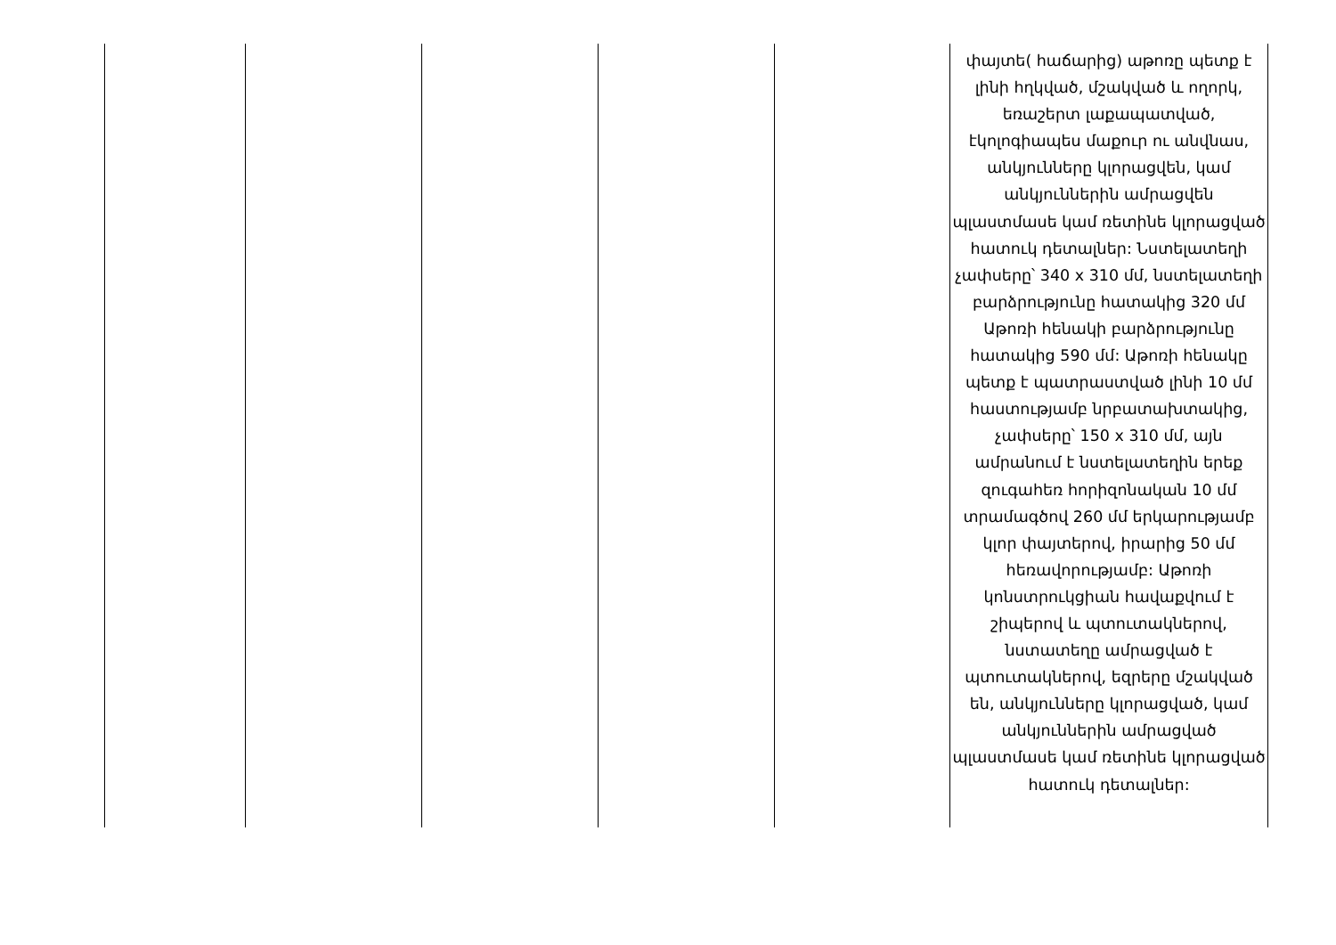| | | | | | փայտե( հաճարից) աթոռը պետք է լինի հղկված, մշակված և ողորկ, եռաշերտ լաքապատված, էկոլոգիապես մաքուր ու անվնաս, անկյունները կլորացվեն, կամ անկյուններին ամրացվեն պլաստմասե կամ ռետինե կլորացված հատուկ դետալներ: Նստելատեղի չափսերը՝ 340 x 310 մմ, նստելատեղի բարձրությունը հատակից 320 մմ Աթոռի հենակի բարձրությունը հատակից 590 մմ: Աթոռի հենակը պետք է պատրաստված լինի 10 մմ հաստությամբ նրբատախտակից, չափսերը՝ 150 x 310 մմ, այն ամրանում է նստելատեղին երեք զուգահեռ հորիզոնական 10 մմ տրամագծով 260 մմ երկարությամբ կլոր փայտերով, իրարից 50 մմ հեռավորությամբ: Աթոռի կոնստրուկցիան հավաքվում է շիպերով և պտուտակներով, նստատեղը ամրացված է պտուտակներով, եզրերը մշակված են, անկյունները կլորացված, կամ անկյուններին ամրացված պլաստմասե կամ ռետինե կլորացված հատուկ դետալներ: |